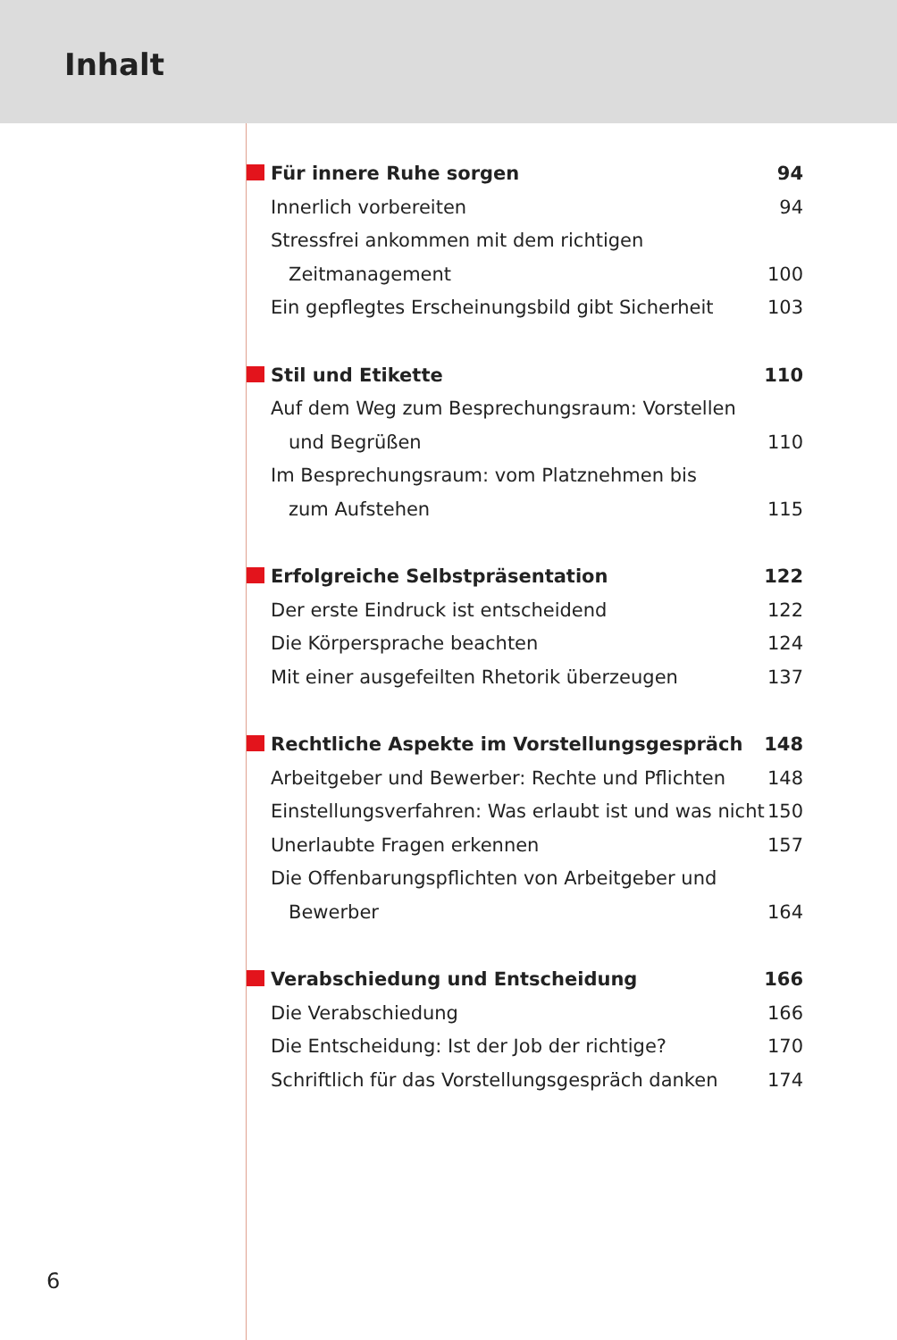Inhalt
Für innere Ruhe sorgen 94
Innerlich vorbereiten 94
Stressfrei ankommen mit dem richtigen
Zeitmanagement 100
Ein gepflegtes Erscheinungsbild gibt Sicherheit 103
Stil und Etikette 110
Auf dem Weg zum Besprechungsraum: Vorstellen
und Begrüßen 110
Im Besprechungsraum: vom Platznehmen bis
zum Aufstehen 115
Erfolgreiche Selbstpräsentation 122
Der erste Eindruck ist entscheidend 122
Die Körpersprache beachten 124
Mit einer ausgefeilten Rhetorik überzeugen 137
Rechtliche Aspekte im Vorstellungsgespräch 148
Arbeitgeber und Bewerber: Rechte und Pflichten 148
Einstellungsverfahren: Was erlaubt ist und was nicht 150
Unerlaubte Fragen erkennen 157
Die Offenbarungspflichten von Arbeitgeber und
Bewerber 164
Verabschiedung und Entscheidung 166
Die Verabschiedung 166
Die Entscheidung: Ist der Job der richtige? 170
Schriftlich für das Vorstellungsgespräch danken 174
6